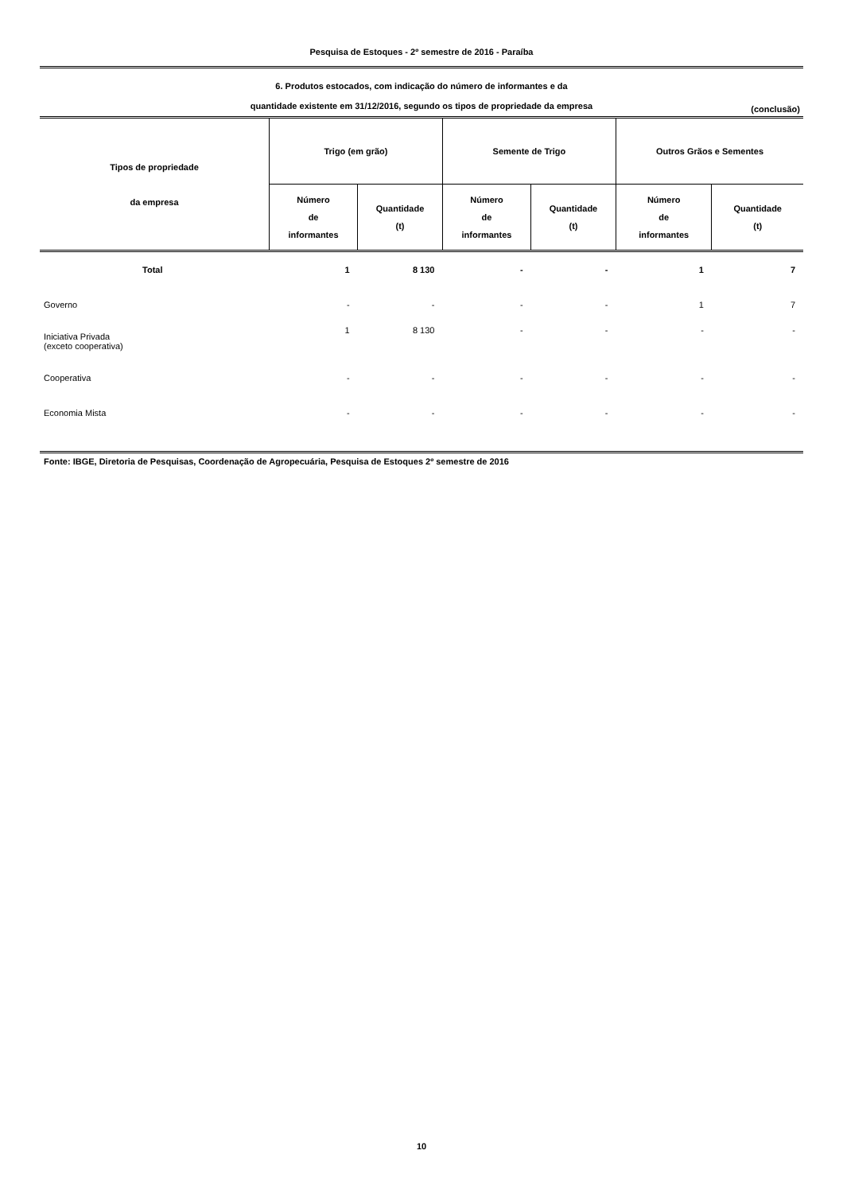Pesquisa de Estoques - 2º semestre de 2016 - Paraíba
6. Produtos estocados, com indicação do número de informantes e da
quantidade existente em 31/12/2016, segundo os tipos de propriedade da empresa
(conclusão)
| Tipos de propriedade da empresa | Trigo (em grão) | | Semente de Trigo | | Outros Grãos e Sementes | |
| --- | --- | --- | --- | --- | --- | --- |
| | Número de informantes | Quantidade (t) | Número de informantes | Quantidade (t) | Número de informantes | Quantidade (t) |
| Total | 1 | 8 130 | - | - | 1 | 7 |
| Governo | - | - | - | - | 1 | 7 |
| Iniciativa Privada (exceto cooperativa) | 1 | 8 130 | - | - | - | - |
| Cooperativa | - | - | - | - | - | - |
| Economia Mista | - | - | - | - | - | - |
Fonte: IBGE, Diretoria de Pesquisas, Coordenação de Agropecuária, Pesquisa de Estoques 2º semestre de 2016
10